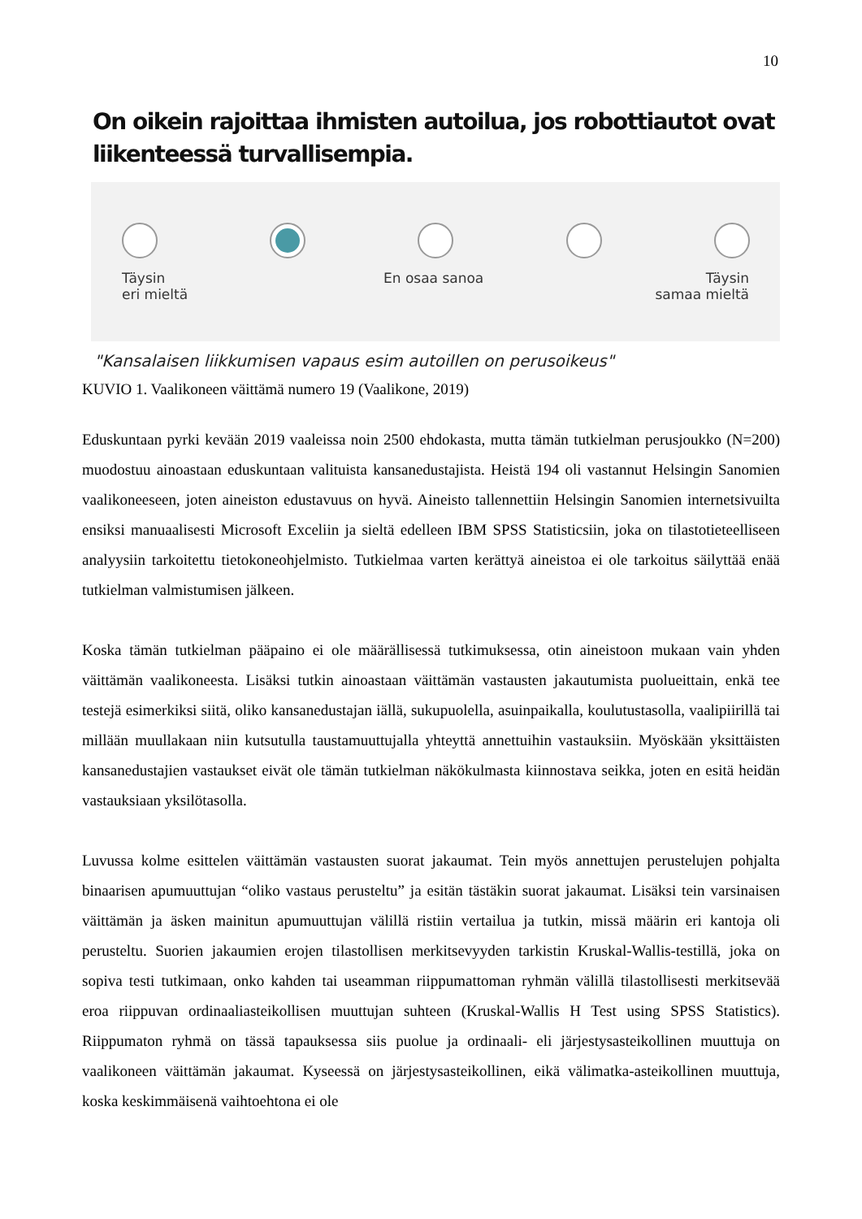10
On oikein rajoittaa ihmisten autoilua, jos robottiautot ovat liikenteessä turvallisempia.
Täysin
eri mieltä
En osaa sanoa
Täysin
samaa mieltä
"Kansalaisen liikkumisen vapaus esim autoillen on perusoikeus"
KUVIO 1. Vaalikoneen väittämä numero 19 (Vaalikone, 2019)
Eduskuntaan pyrki kevään 2019 vaaleissa noin 2500 ehdokasta, mutta tämän tutkielman perusjoukko (N=200) muodostuu ainoastaan eduskuntaan valituista kansanedustajista. Heistä 194 oli vastannut Helsingin Sanomien vaalikoneeseen, joten aineiston edustavuus on hyvä. Aineisto tallennettiin Helsingin Sanomien internetsivuilta ensiksi manuaalisesti Microsoft Exceliin ja sieltä edelleen IBM SPSS Statisticsiin, joka on tilastotieteelliseen analyysiin tarkoitettu tietokoneohjelmisto. Tutkielmaa varten kerättyä aineistoa ei ole tarkoitus säilyttää enää tutkielman valmistumisen jälkeen.
Koska tämän tutkielman pääpaino ei ole määrällisessä tutkimuksessa, otin aineistoon mukaan vain yhden väittämän vaalikoneesta. Lisäksi tutkin ainoastaan väittämän vastausten jakautumista puolueittain, enkä tee testejä esimerkiksi siitä, oliko kansanedustajan iällä, sukupuolella, asuinpaikalla, koulutustasolla, vaalipiirillä tai millään muullakaan niin kutsutulla taustamuuttujalla yhteyttä annettuihin vastauksiin. Myöskään yksittäisten kansanedustajien vastaukset eivät ole tämän tutkielman näkökulmasta kiinnostava seikka, joten en esitä heidän vastauksiaan yksilötasolla.
Luvussa kolme esittelen väittämän vastausten suorat jakaumat. Tein myös annettujen perustelujen pohjalta binaarisen apumuuttujan “oliko vastaus perusteltu” ja esitän tästäkin suorat jakaumat. Lisäksi tein varsinaisen väittämän ja äsken mainitun apumuuttujan välillä ristiin vertailua ja tutkin, missä määrin eri kantoja oli perusteltu. Suorien jakaumien erojen tilastollisen merkitsevyyden tarkistin Kruskal-Wallis-testillä, joka on sopiva testi tutkimaan, onko kahden tai useamman riippumattoman ryhmän välillä tilastollisesti merkitsevää eroa riippuvan ordinaaliasteikollisen muuttujan suhteen (Kruskal-Wallis H Test using SPSS Statistics). Riippumaton ryhmä on tässä tapauksessa siis puolue ja ordinaali- eli järjestysasteikollinen muuttuja on vaalikoneen väittämän jakaumat. Kyseessä on järjestysasteikollinen, eikä välimatka-asteikollinen muuttuja, koska keskimmäisenä vaihtoehtona ei ole